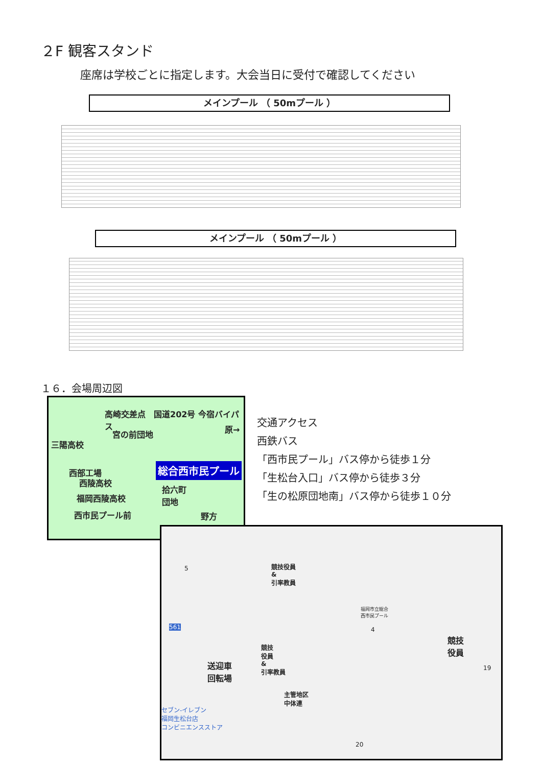２F 観客スタンド
座席は学校ごとに指定します。大会当日に受付で確認してください
メインプール （ 50mプール ）
メインプール （ 50mプール ）
１６．会場周辺図
高崎交差点　国道202号 今宿バイパス
宮の前団地
原→
三陽高校
総合西市民プール
西部工場
西陵高校
拾六町
団地
福岡西陵高校
西市民プール前 野方
交通アクセス
西鉄バス
「西市民プール」バス停から徒歩１分
「生松台入口」バス停から徒歩３分
「生の松原団地南」バス停から徒歩１０分
競技役員
&
引率教員
福岡市立総合
西市民プール
競技
役員
送迎車
回転場
競技
役員
&
引率教員
主管地区
中体連
セブン-イレブン
福岡生松台店
コンビニエンスストア
20
19
5
4
561